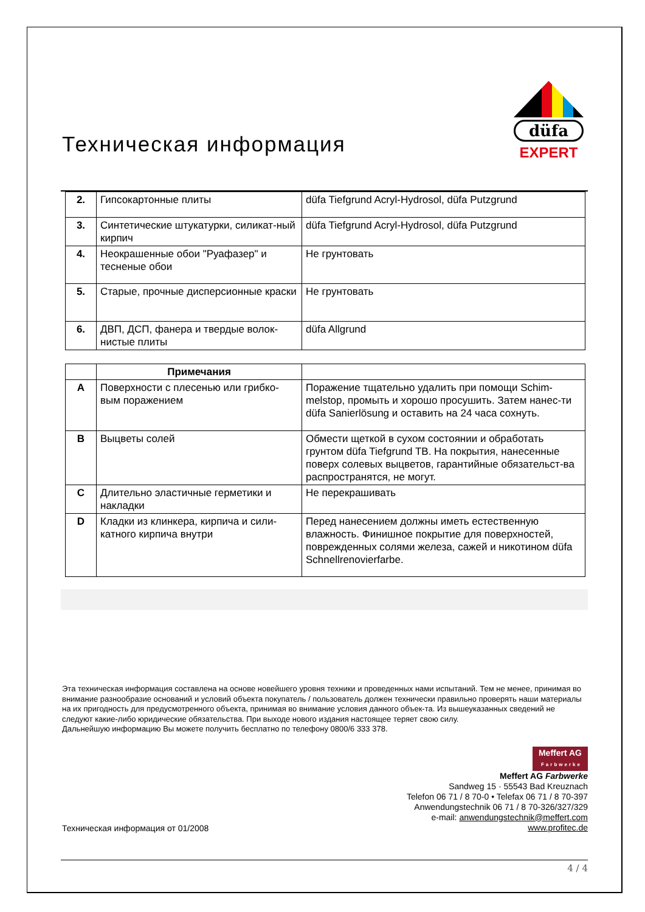Техническая информация
düfa
EXPERT
| 2. | Гипсокартонные плиты | düfa Tiefgrund Acryl-Hydrosol, düfa Putzgrund |
| 3. | Синтетические штукатурки, силикат-ный кирпич | düfa Tiefgrund Acryl-Hydrosol, düfa Putzgrund |
| 4. | Неокрашенные обои "Руафазер" и тесненые обои | Не грунтовать |
| 5. | Старые, прочные дисперсионные краски | Не грунтовать |
| 6. | ДВП, ДСП, фанера и твердые волок-нистые плиты | düfa Allgrund |
| | Примечания | |
| A | Поверхности с плесенью или грибко-вым поражением | Поражение тщательно удалить при помощи Schim-melstop, промыть и хорошо просушить. Затем нанес-ти düfa Sanierlösung и оставить на 24 часа сохнуть. |
| B | Выцветы солей | Обмести щеткой в сухом состоянии и обработать грунтом düfa Tiefgrund TB. На покрытия, нанесенные поверх солевых выцветов, гарантийные обязательст-ва распространятся, не могут. |
| C | Длительно эластичные герметики и накладки | Не перекрашивать |
| D | Кладки из клинкера, кирпича и сили-катного кирпича внутри | Перед нанесением должны иметь естественную влажность. Финишное покрытие для поверхностей, поврежденных солями железа, сажей и никотином düfa Schnellrenovierfarbe. |
Эта техническая информация составлена на основе новейшего уровня техники и проведенных нами испытаний. Тем не менее, принимая во внимание разнообразие оснований и условий объекта покупатель / пользователь должен технически правильно проверять наши материалы на их пригодность для предусмотренного объекта, принимая во внимание условия данного объек-та. Из вышеуказанных сведений не следуют какие-либо юридические обязательства. При выходе нового издания настоящее теряет свою силу.
Дальнейшую информацию Вы можете получить бесплатно по телефону 0800/6 333 378.
Техническая информация от 01/2008
Meffert AG
Farbwerke
Meffert AG Farbwerke
Sandweg 15 · 55543 Bad Kreuznach
Telefon 06 71 / 8 70-0 • Telefax 06 71 / 8 70-397
Anwendungstechnik 06 71 / 8 70-326/327/329
e-mail: anwendungstechnik@meffert.com
www.profitec.de
4 / 4